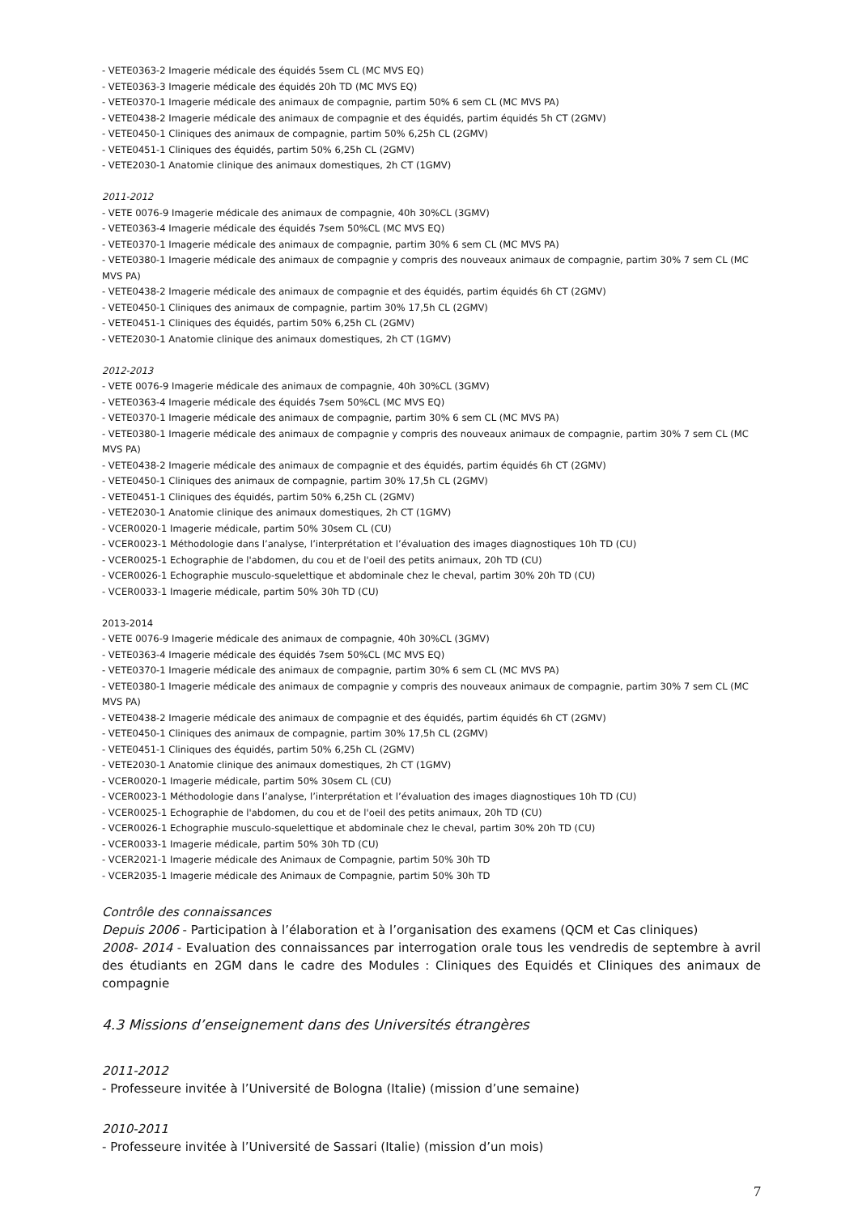- VETE0363-2 Imagerie médicale des équidés 5sem CL (MC MVS EQ)
- VETE0363-3 Imagerie médicale des équidés 20h TD (MC MVS EQ)
- VETE0370-1 Imagerie médicale des animaux de compagnie, partim 50% 6 sem CL (MC MVS PA)
- VETE0438-2 Imagerie médicale des animaux de compagnie et des équidés, partim équidés 5h CT (2GMV)
- VETE0450-1 Cliniques des animaux de compagnie, partim 50% 6,25h CL (2GMV)
- VETE0451-1 Cliniques des équidés, partim 50% 6,25h CL (2GMV)
- VETE2030-1 Anatomie clinique des animaux domestiques, 2h CT (1GMV)
2011-2012
- VETE 0076-9 Imagerie médicale des animaux de compagnie, 40h 30%CL (3GMV)
- VETE0363-4 Imagerie médicale des équidés 7sem 50%CL (MC MVS EQ)
- VETE0370-1 Imagerie médicale des animaux de compagnie, partim 30% 6 sem CL (MC MVS PA)
- VETE0380-1 Imagerie médicale des animaux de compagnie y compris des nouveaux animaux de compagnie, partim 30% 7 sem CL (MC MVS PA)
- VETE0438-2 Imagerie médicale des animaux de compagnie et des équidés, partim équidés 6h CT (2GMV)
- VETE0450-1 Cliniques des animaux de compagnie, partim 30% 17,5h CL (2GMV)
- VETE0451-1 Cliniques des équidés, partim 50% 6,25h CL (2GMV)
- VETE2030-1 Anatomie clinique des animaux domestiques, 2h CT (1GMV)
2012-2013
- VETE 0076-9 Imagerie médicale des animaux de compagnie, 40h 30%CL (3GMV)
- VETE0363-4 Imagerie médicale des équidés 7sem 50%CL (MC MVS EQ)
- VETE0370-1 Imagerie médicale des animaux de compagnie, partim 30% 6 sem CL (MC MVS PA)
- VETE0380-1 Imagerie médicale des animaux de compagnie y compris des nouveaux animaux de compagnie, partim 30% 7 sem CL (MC MVS PA)
- VETE0438-2 Imagerie médicale des animaux de compagnie et des équidés, partim équidés 6h CT (2GMV)
- VETE0450-1 Cliniques des animaux de compagnie, partim 30% 17,5h CL (2GMV)
- VETE0451-1 Cliniques des équidés, partim 50% 6,25h CL (2GMV)
- VETE2030-1 Anatomie clinique des animaux domestiques, 2h CT (1GMV)
- VCER0020-1 Imagerie médicale, partim 50% 30sem CL (CU)
- VCER0023-1 Méthodologie dans l’analyse, l’interprétation et l’évaluation des images diagnostiques 10h TD (CU)
- VCER0025-1 Echographie de l'abdomen, du cou et de l'oeil des petits animaux, 20h TD (CU)
- VCER0026-1 Echographie musculo-squelettique et abdominale chez le cheval, partim 30% 20h TD (CU)
- VCER0033-1 Imagerie médicale, partim 50% 30h TD (CU)
2013-2014
- VETE 0076-9 Imagerie médicale des animaux de compagnie, 40h 30%CL (3GMV)
- VETE0363-4 Imagerie médicale des équidés 7sem 50%CL (MC MVS EQ)
- VETE0370-1 Imagerie médicale des animaux de compagnie, partim 30% 6 sem CL (MC MVS PA)
- VETE0380-1 Imagerie médicale des animaux de compagnie y compris des nouveaux animaux de compagnie, partim 30% 7 sem CL (MC MVS PA)
- VETE0438-2 Imagerie médicale des animaux de compagnie et des équidés, partim équidés 6h CT (2GMV)
- VETE0450-1 Cliniques des animaux de compagnie, partim 30% 17,5h CL (2GMV)
- VETE0451-1 Cliniques des équidés, partim 50% 6,25h CL (2GMV)
- VETE2030-1 Anatomie clinique des animaux domestiques, 2h CT (1GMV)
- VCER0020-1 Imagerie médicale, partim 50% 30sem CL (CU)
- VCER0023-1 Méthodologie dans l’analyse, l’interprétation et l’évaluation des images diagnostiques 10h TD (CU)
- VCER0025-1 Echographie de l'abdomen, du cou et de l'oeil des petits animaux, 20h TD (CU)
- VCER0026-1 Echographie musculo-squelettique et abdominale chez le cheval, partim 30% 20h TD (CU)
- VCER0033-1 Imagerie médicale, partim 50% 30h TD (CU)
- VCER2021-1 Imagerie médicale des Animaux de Compagnie, partim 50% 30h TD
- VCER2035-1 Imagerie médicale des Animaux de Compagnie, partim 50% 30h TD
Contrôle des connaissances
Depuis 2006 - Participation à l’élaboration et à l’organisation des examens (QCM et Cas cliniques)
2008- 2014 - Evaluation des connaissances par interrogation orale tous les vendredis de septembre à avril des étudiants en 2GM dans le cadre des Modules : Cliniques des Equidés et Cliniques des animaux de compagnie
4.3 Missions d’enseignement dans des Universités étrangères
2011-2012
- Professeure invitée à l’Université de Bologna (Italie) (mission d’une semaine)
2010-2011
- Professeure invitée à l’Université de Sassari (Italie) (mission d’un mois)
7